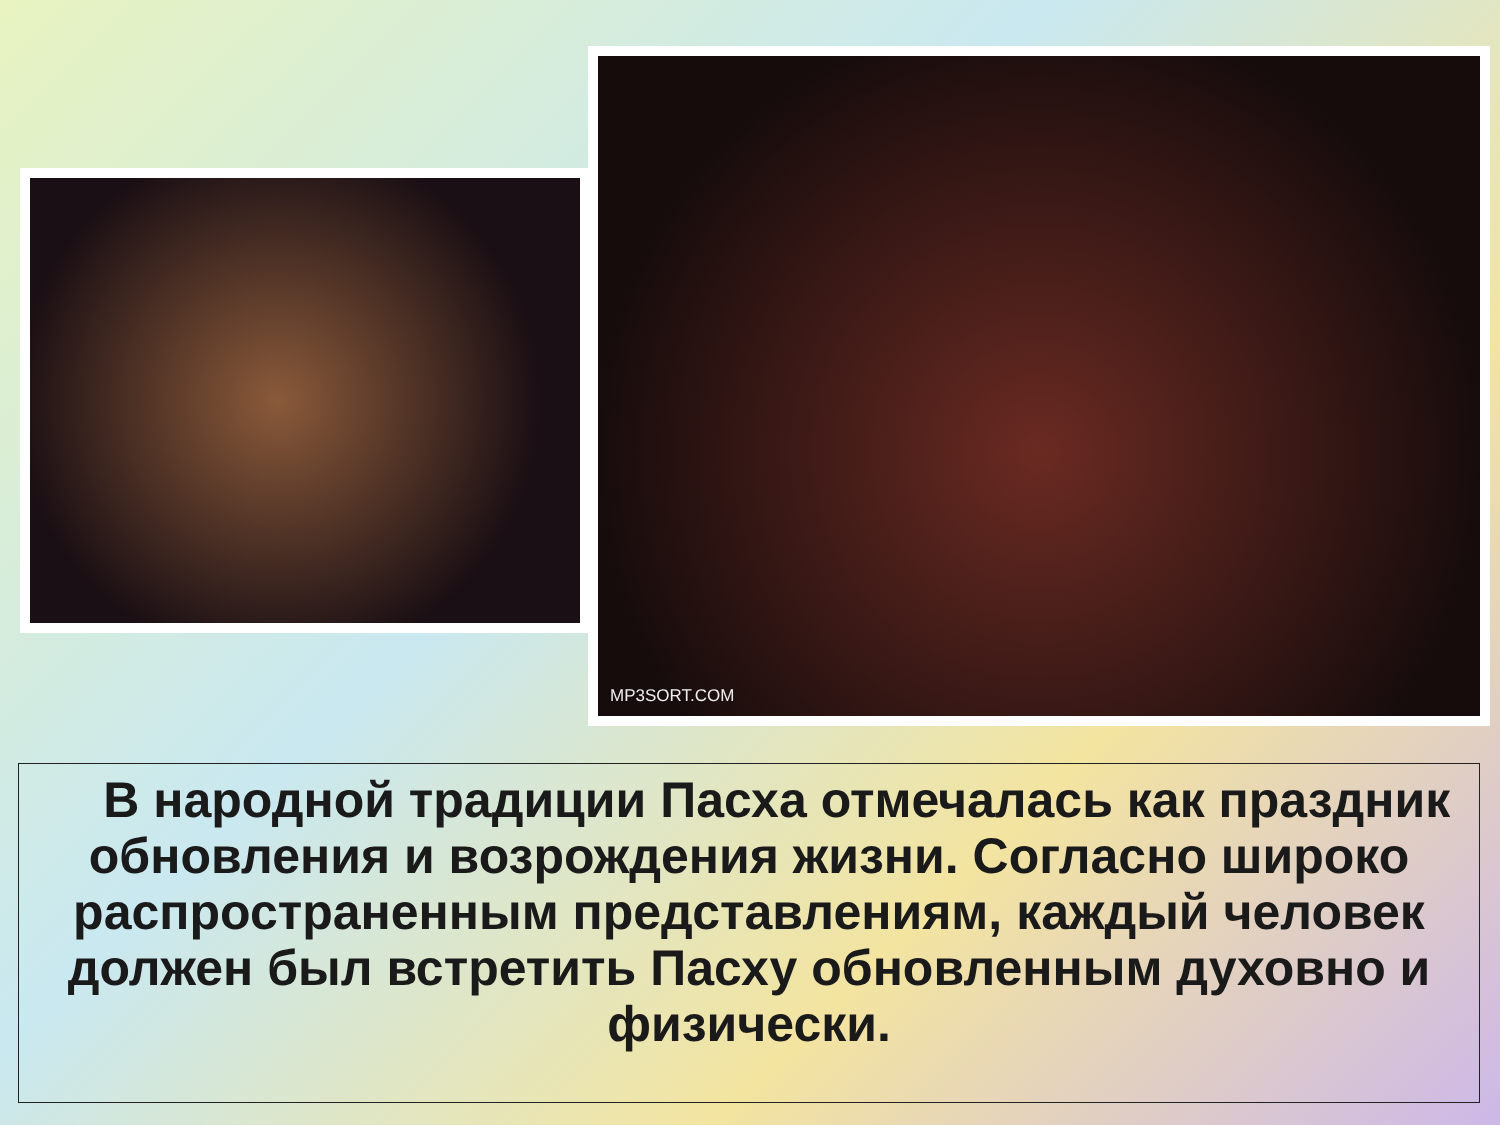MP3SORT.COM
В народной традиции Пасха отмечалась как праздник обновления и возрождения жизни. Согласно широко распространенным представлениям, каждый человек должен был встретить Пасху обновленным духовно и физически.